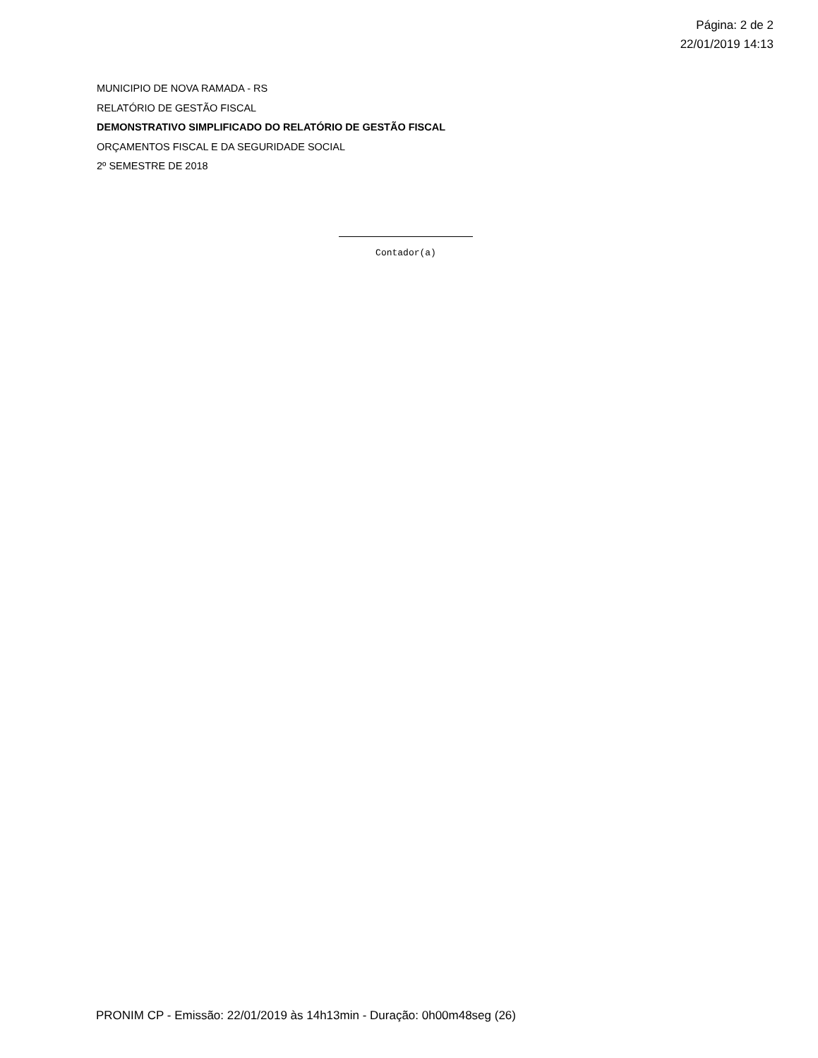Página: 2 de 2
22/01/2019 14:13
MUNICIPIO DE NOVA RAMADA - RS
RELATÓRIO DE GESTÃO FISCAL
DEMONSTRATIVO SIMPLIFICADO DO RELATÓRIO DE GESTÃO FISCAL
ORÇAMENTOS FISCAL E DA SEGURIDADE SOCIAL
2º SEMESTRE DE 2018
Contador(a)
PRONIM CP - Emissão: 22/01/2019 às 14h13min - Duração: 0h00m48seg (26)